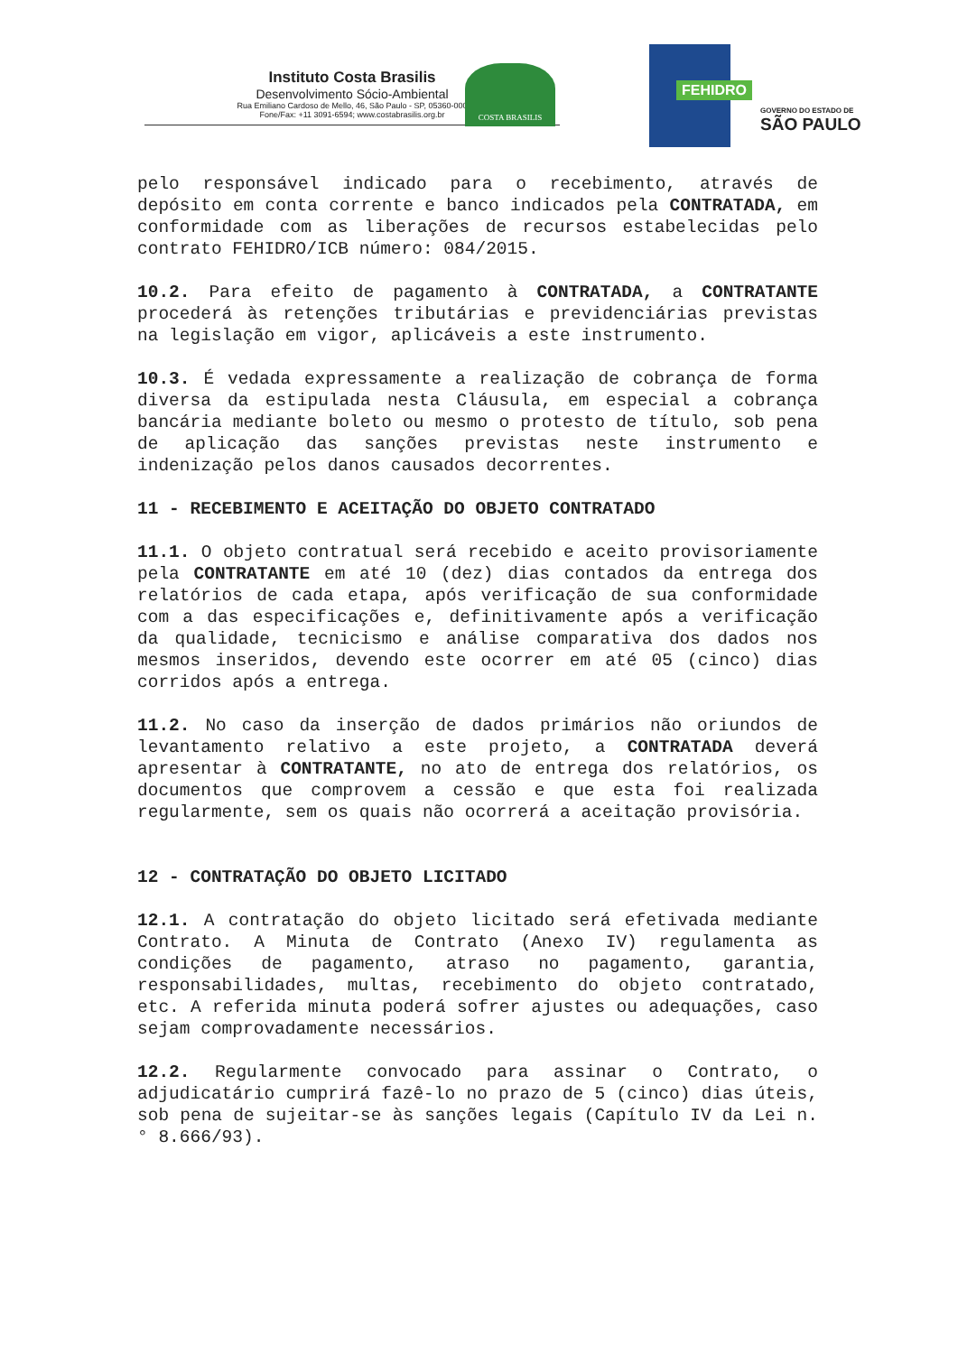Instituto Costa Brasilis
Desenvolvimento Sócio-Ambiental
Rua Emiliano Cardoso de Mello, 46, São Paulo - SP, 05360-000
Fone/Fax: +11 3091-6594; www.costabrasilis.org.br
COSTA BRASILIS
FEHIDRO
GOVERNO DO ESTADO DE
SÃO PAULO
pelo responsável indicado para o recebimento, através de depósito em conta corrente e banco indicados pela CONTRATADA, em conformidade com as liberações de recursos estabelecidas pelo contrato FEHIDRO/ICB número: 084/2015.
10.2. Para efeito de pagamento à CONTRATADA, a CONTRATANTE procederá às retenções tributárias e previdenciárias previstas na legislação em vigor, aplicáveis a este instrumento.
10.3. É vedada expressamente a realização de cobrança de forma diversa da estipulada nesta Cláusula, em especial a cobrança bancária mediante boleto ou mesmo o protesto de título, sob pena de aplicação das sanções previstas neste instrumento e indenização pelos danos causados decorrentes.
11 - RECEBIMENTO E ACEITAÇÃO DO OBJETO CONTRATADO
11.1. O objeto contratual será recebido e aceito provisoriamente pela CONTRATANTE em até 10 (dez) dias contados da entrega dos relatórios de cada etapa, após verificação de sua conformidade com a das especificações e, definitivamente após a verificação da qualidade, tecnicismo e análise comparativa dos dados nos mesmos inseridos, devendo este ocorrer em até 05 (cinco) dias corridos após a entrega.
11.2. No caso da inserção de dados primários não oriundos de levantamento relativo a este projeto, a CONTRATADA deverá apresentar à CONTRATANTE, no ato de entrega dos relatórios, os documentos que comprovem a cessão e que esta foi realizada regularmente, sem os quais não ocorrerá a aceitação provisória.
12 - CONTRATAÇÃO DO OBJETO LICITADO
12.1. A contratação do objeto licitado será efetivada mediante Contrato. A Minuta de Contrato (Anexo IV) regulamenta as condições de pagamento, atraso no pagamento, garantia, responsabilidades, multas, recebimento do objeto contratado, etc. A referida minuta poderá sofrer ajustes ou adequações, caso sejam comprovadamente necessários.
12.2. Regularmente convocado para assinar o Contrato, o adjudicatário cumprirá fazê-lo no prazo de 5 (cinco) dias úteis, sob pena de sujeitar-se às sanções legais (Capítulo IV da Lei n.° 8.666/93).